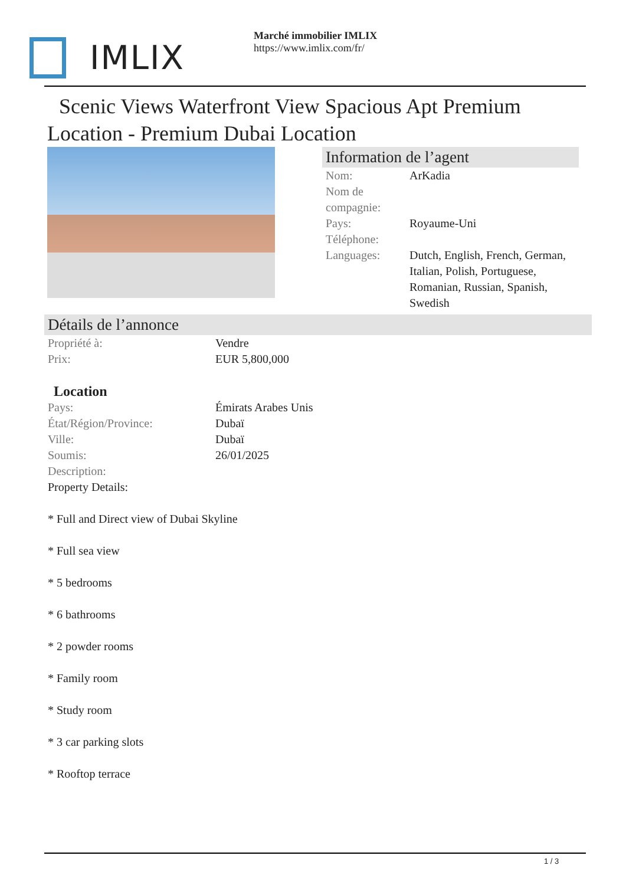IMLIX
Marché immobilier IMLIX
https://www.imlix.com/fr/
Scenic Views Waterfront View Spacious Apt Premium Location - Premium Dubai Location
Information de l’agent
| Nom: | ArKadia |
| Nom de compagnie: | |
| Pays: | Royaume-Uni |
| Téléphone: | |
| Languages: | Dutch, English, French, German, Italian, Polish, Portuguese, Romanian, Russian, Spanish, Swedish |
Détails de l’annonce
| Propriété à: | Vendre |
| Prix: | EUR 5,800,000 |
Location
| Pays: | Émirats Arabes Unis |
| État/Région/Province: | Dubaï |
| Ville: | Dubaï |
| Soumis: | 26/01/2025 |
| Description: | |
Property Details:
* Full and Direct view of Dubai Skyline
* Full sea view
* 5 bedrooms
* 6 bathrooms
* 2 powder rooms
* Family room
* Study room
* 3 car parking slots
* Rooftop terrace
1 / 3